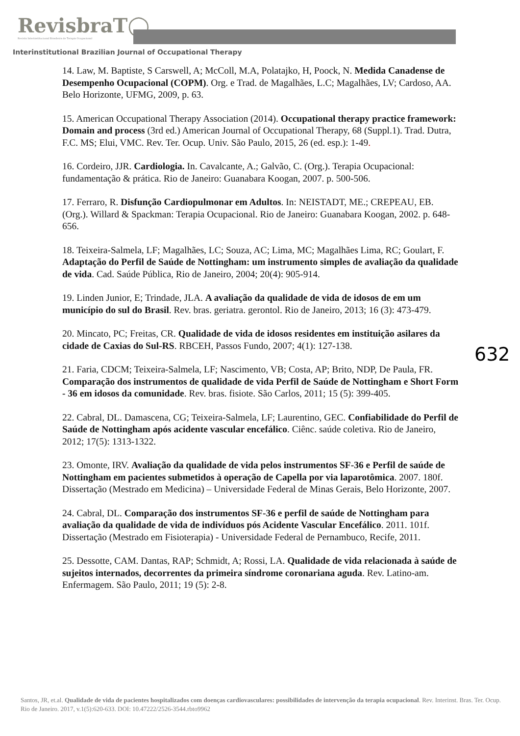RevisbraT◯
Revista Interinstitucional Brasileira de Terapia Ocupacional
Interinstitutional Brazilian Journal of Occupational Therapy
14. Law, M. Baptiste, S Carswell, A; McColl, M.A, Polatajko, H, Poock, N. Medida Canadense de Desempenho Ocupacional (COPM). Org. e Trad. de Magalhães, L.C; Magalhães, LV; Cardoso, AA. Belo Horizonte, UFMG, 2009, p. 63.
15. American Occupational Therapy Association (2014). Occupational therapy practice framework: Domain and process (3rd ed.) American Journal of Occupational Therapy, 68 (Suppl.1). Trad. Dutra, F.C. MS; Elui, VMC. Rev. Ter. Ocup. Univ. São Paulo, 2015, 26 (ed. esp.): 1-49.
16. Cordeiro, JJR. Cardiologia. In. Cavalcante, A.; Galvão, C. (Org.). Terapia Ocupacional: fundamentação & prática. Rio de Janeiro: Guanabara Koogan, 2007. p. 500-506.
17. Ferraro, R. Disfunção Cardiopulmonar em Adultos. In: NEISTADT, ME.; CREPEAU, EB. (Org.). Willard & Spackman: Terapia Ocupacional. Rio de Janeiro: Guanabara Koogan, 2002. p. 648-656.
18. Teixeira-Salmela, LF; Magalhães, LC; Souza, AC; Lima, MC; Magalhães Lima, RC; Goulart, F. Adaptação do Perfil de Saúde de Nottingham: um instrumento simples de avaliação da qualidade de vida. Cad. Saúde Pública, Rio de Janeiro, 2004; 20(4): 905-914.
19. Linden Junior, E; Trindade, JLA. A avaliação da qualidade de vida de idosos de em um município do sul do Brasil. Rev. bras. geriatra. gerontol. Rio de Janeiro, 2013; 16 (3): 473-479.
20. Mincato, PC; Freitas, CR. Qualidade de vida de idosos residentes em instituição asilares da cidade de Caxias do Sul-RS. RBCEH, Passos Fundo, 2007; 4(1): 127-138.
21. Faria, CDCM; Teixeira-Salmela, LF; Nascimento, VB; Costa, AP; Brito, NDP, De Paula, FR. Comparação dos instrumentos de qualidade de vida Perfil de Saúde de Nottingham e Short Form - 36 em idosos da comunidade. Rev. bras. fisiote. São Carlos, 2011; 15 (5): 399-405.
22. Cabral, DL. Damascena, CG; Teixeira-Salmela, LF; Laurentino, GEC. Confiabilidade do Perfil de Saúde de Nottingham após acidente vascular encefálico. Ciênc. saúde coletiva. Rio de Janeiro, 2012; 17(5): 1313-1322.
23. Omonte, IRV. Avaliação da qualidade de vida pelos instrumentos SF-36 e Perfil de saúde de Nottingham em pacientes submetidos à operação de Capella por via laparotômica. 2007. 180f. Dissertação (Mestrado em Medicina) – Universidade Federal de Minas Gerais, Belo Horizonte, 2007.
24. Cabral, DL. Comparação dos instrumentos SF-36 e perfil de saúde de Nottingham para avaliação da qualidade de vida de indivíduos pós Acidente Vascular Encefálico. 2011. 101f. Dissertação (Mestrado em Fisioterapia) - Universidade Federal de Pernambuco, Recife, 2011.
25. Dessotte, CAM. Dantas, RAP; Schmidt, A; Rossi, LA. Qualidade de vida relacionada à saúde de sujeitos internados, decorrentes da primeira síndrome coronariana aguda. Rev. Latino-am. Enfermagem. São Paulo, 2011; 19 (5): 2-8.
632
Santos, JR, et.al. Qualidade de vida de pacientes hospitalizados com doenças cardiovasculares: possibilidades de intervenção da terapia ocupacional. Rev. Interinst. Bras. Ter. Ocup. Rio de Janeiro. 2017, v.1(5):620-633. DOI: 10.47222/2526-3544.rbto9962